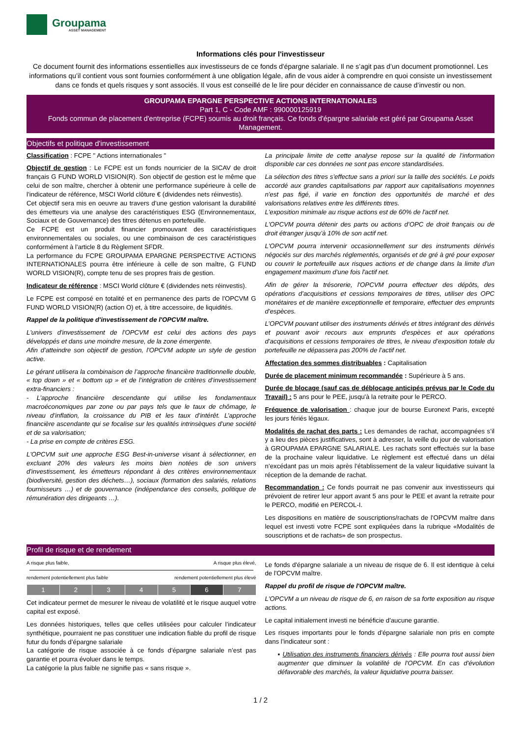Groupama
ASSET MANAGEMENT
Informations clés pour l'investisseur
Ce document fournit des informations essentielles aux investisseurs de ce fonds d'épargne salariale. Il ne s’agit pas d’un document promotionnel. Les informations qu’il contient vous sont fournies conformément à une obligation légale, afin de vous aider à comprendre en quoi consiste un investissement dans ce fonds et quels risques y sont associés. Il vous est conseillé de le lire pour décider en connaissance de cause d’investir ou non.
GROUPAMA EPARGNE PERSPECTIVE ACTIONS INTERNATIONALES
Part 1, C - Code AMF : 990000125919
Fonds commun de placement d'entreprise (FCPE) soumis au droit français. Ce fonds d'épargne salariale est géré par Groupama Asset Management.
Objectifs et politique d'investissement
Classification : FCPE " Actions internationales "
Objectif de gestion : Le FCPE est un fonds nourricier de la SICAV de droit français G FUND WORLD VISION(R). Son objectif de gestion est le même que celui de son maître, chercher à obtenir une performance supérieure à celle de l’indicateur de référence, MSCI World clôture € (dividendes nets réinvestis).
Cet objectif sera mis en oeuvre au travers d’une gestion valorisant la durabilité des émetteurs via une analyse des caractéristiques ESG (Environnementaux, Sociaux et de Gouvernance) des titres détenus en portefeuille.
Ce FCPE est un produit financier promouvant des caractéristiques environnementales ou sociales, ou une combinaison de ces caractéristiques conformément à l'article 8 du Règlement SFDR.
La performance du FCPE GROUPAMA EPARGNE PERSPECTIVE ACTIONS INTERNATIONALES pourra être inférieure à celle de son maître, G FUND WORLD VISION(R), compte tenu de ses propres frais de gestion.
Indicateur de référence : MSCI World clôture € (dividendes nets réinvestis).
Le FCPE est composé en totalité et en permanence des parts de l'OPCVM G FUND WORLD VISION(R) (action O) et, à titre accessoire, de liquidités.
Rappel de la politique d'investissement de l'OPCVM maître.
L'univers d'investissement de l'OPCVM est celui des actions des pays développés et dans une moindre mesure, de la zone émergente.
Afin d’atteindre son objectif de gestion, l'OPCVM adopte un style de gestion active.
Le gérant utilisera la combinaison de l’approche financière traditionnelle double, « top down » et « bottom up » et de l’intégration de critères d’investissement extra-financiers :
- L’approche financière descendante qui utilise les fondamentaux macroéconomiques par zone ou par pays tels que le taux de chômage, le niveau d’inflation, la croissance du PIB et les taux d’intérêt. L’approche financière ascendante qui se focalise sur les qualités intrinsèques d’une société et de sa valorisation;
- La prise en compte de critères ESG.
L'OPCVM suit une approche ESG Best-in-universe visant à sélectionner, en excluant 20% des valeurs les moins bien notées de son univers d'investissement, les émetteurs répondant à des critères environnementaux (biodiversité, gestion des déchets…), sociaux (formation des salariés, relations fournisseurs …) et de gouvernance (indépendance des conseils, politique de rémunération des dirigeants …).
La principale limite de cette analyse repose sur la qualité de l’information disponible car ces données ne sont pas encore standardisées.
La sélection des titres s'effectue sans a priori sur la taille des sociétés. Le poids accordé aux grandes capitalisations par rapport aux capitalisations moyennes n'est pas figé, il varie en fonction des opportunités de marché et des valorisations relatives entre les différents titres.
L'exposition minimale au risque actions est de 60% de l'actif net.
L'OPCVM pourra détenir des parts ou actions d’OPC de droit français ou de droit étranger jusqu’à 10% de son actif net.
L'OPCVM pourra intervenir occasionnellement sur des instruments dérivés négociés sur des marchés réglementés, organisés et de gré à gré pour exposer ou couvrir le portefeuille aux risques actions et de change dans la limite d'un engagement maximum d’une fois l'actif net.
Afin de gérer la trésorerie, l'OPCVM pourra effectuer des dépôts, des opérations d’acquisitions et cessions temporaires de titres, utiliser des OPC monétaires et de manière exceptionnelle et temporaire, effectuer des emprunts d’espèces.
L’OPCVM pouvant utiliser des instruments dérivés et titres intégrant des dérivés et pouvant avoir recours aux emprunts d'espèces et aux opérations d’acquisitions et cessions temporaires de titres, le niveau d’exposition totale du portefeuille ne dépassera pas 200% de l’actif net.
Affectation des sommes distribuables : Capitalisation
Durée de placement minimum recommandée : Supérieure à 5 ans.
Durée de blocage (sauf cas de déblocage anticipés prévus par le Code du Travail) : 5 ans pour le PEE, jusqu'à la retraite pour le PERCO.
Fréquence de valorisation : chaque jour de bourse Euronext Paris, excepté les jours fériés légaux.
Modalités de rachat des parts : Les demandes de rachat, accompagnées s’il y a lieu des pièces justificatives, sont à adresser, la veille du jour de valorisation à GROUPAMA EPARGNE SALARIALE. Les rachats sont effectués sur la base de la prochaine valeur liquidative. Le règlement est effectué dans un délai n’excédant pas un mois après l’établissement de la valeur liquidative suivant la réception de la demande de rachat.
Recommandation : Ce fonds pourrait ne pas convenir aux investisseurs qui prévoient de retirer leur apport avant 5 ans pour le PEE et avant la retraite pour le PERCO, modifié en PERCOL-I.
Les dispositions en matière de souscriptions/rachats de l'OPCVM maître dans lequel est investi votre FCPE sont expliquées dans la rubrique «Modalités de souscriptions et de rachats» de son prospectus.
Profil de risque et de rendement
A risque plus faible, A risque plus élevé,
rendement potentiellement plus faible rendement potentiellement plus élevé
| 1 | 2 | 3 | 4 | 5 | 6 | 7 |
Cet indicateur permet de mesurer le niveau de volatilité et le risque auquel votre capital est exposé.
Les données historiques, telles que celles utilisées pour calculer l’indicateur synthétique, pourraient ne pas constituer une indication fiable du profil de risque futur du fonds d’épargne salariale
La catégorie de risque associée à ce fonds d'épargne salariale n’est pas garantie et pourra évoluer dans le temps.
La catégorie la plus faible ne signifie pas « sans risque ».
Le fonds d'épargne salariale a un niveau de risque de 6. Il est identique à celui de l'OPCVM maître.
Rappel du profil de risque de l'OPCVM maître.
L'OPCVM a un niveau de risque de 6, en raison de sa forte exposition au risque actions.
Le capital initialement investi ne bénéficie d'aucune garantie.
Les risques importants pour le fonds d'épargne salariale non pris en compte dans l’indicateur sont :
▪ Utilisation des instruments financiers dérivés : Elle pourra tout aussi bien augmenter que diminuer la volatilité de l'OPCVM. En cas d'évolution défavorable des marchés, la valeur liquidative pourra baisser.
1 / 2